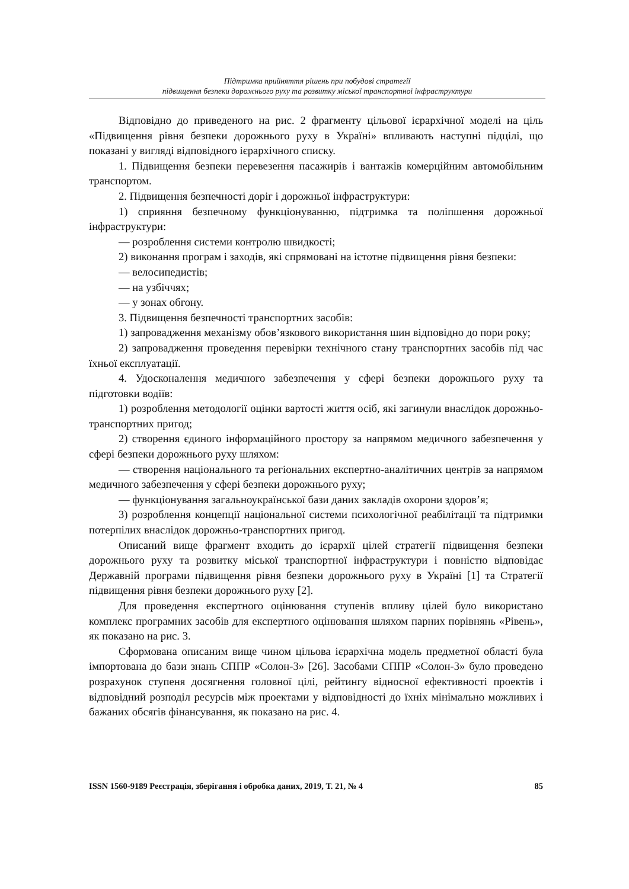Підтримка прийняття рішень при побудові стратегії
підвищення безпеки дорожнього руху та розвитку міської транспортної інфраструктури
Відповідно до приведеного на рис. 2 фрагменту цільової ієрархічної моделі на ціль «Підвищення рівня безпеки дорожнього руху в Україні» впливають наступні підцілі, що показані у вигляді відповідного ієрархічного списку.
1. Підвищення безпеки перевезення пасажирів і вантажів комерційним автомобільним транспортом.
2. Підвищення безпечності доріг і дорожньої інфраструктури:
1) сприяння безпечному функціонуванню, підтримка та поліпшення дорожньої інфраструктури:
— розроблення системи контролю швидкості;
2) виконання програм і заходів, які спрямовані на істотне підвищення рівня безпеки:
— велосипедистів;
— на узбіччях;
— у зонах обгону.
3. Підвищення безпечності транспортних засобів:
1) запровадження механізму обов’язкового використання шин відповідно до пори року;
2) запровадження проведення перевірки технічного стану транспортних засобів під час їхньої експлуатації.
4. Удосконалення медичного забезпечення у сфері безпеки дорожнього руху та підготовки водіїв:
1) розроблення методології оцінки вартості життя осіб, які загинули внаслідок дорожньо-транспортних пригод;
2) створення єдиного інформаційного простору за напрямом медичного забезпечення у сфері безпеки дорожнього руху шляхом:
— створення національного та регіональних експертно-аналітичних центрів за напрямом медичного забезпечення у сфері безпеки дорожнього руху;
— функціонування загальноукраїнської бази даних закладів охорони здоров’я;
3) розроблення концепції національної системи психологічної реабілітації та підтримки потерпілих внаслідок дорожньо-транспортних пригод.
Описаний вище фрагмент входить до ієрархії цілей стратегії підвищення безпеки дорожнього руху та розвитку міської транспортної інфраструктури і повністю відповідає Державній програми підвищення рівня безпеки дорожнього руху в Україні [1] та Стратегії підвищення рівня безпеки дорожнього руху [2].
Для проведення експертного оцінювання ступенів впливу цілей було використано комплекс програмних засобів для експертного оцінювання шляхом парних порівнянь «Рівень», як показано на рис. 3.
Сформована описаним вище чином цільова ієрархічна модель предметної області була імпортована до бази знань СППР «Солон-3» [26]. Засобами СППР «Солон-3» було проведено розрахунок ступеня досягнення головної цілі, рейтингу відносної ефективності проектів і відповідний розподіл ресурсів між проектами у відповідності до їхніх мінімально можливих і бажаних обсягів фінансування, як показано на рис. 4.
ISSN 1560-9189 Реєстрація, зберігання і обробка даних, 2019, Т. 21, № 4 85